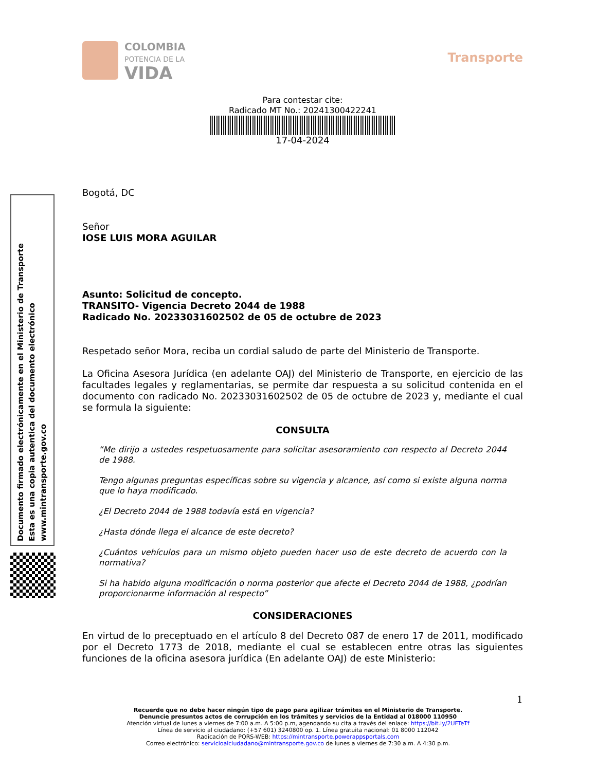Documento firmado electrónicamente en el Ministerio de Transporte
Esta es una copia autentica del documento electrónico
www.mintransporte.gov.co
COLOMBIA
POTENCIA DE LA
VIDA
Transporte
Para contestar cite:
Radicado MT No.: 20241300422241
17-04-2024
Bogotá, DC
Señor
IOSE LUIS MORA AGUILAR
Asunto: Solicitud de concepto.
TRANSITO- Vigencia Decreto 2044 de 1988
Radicado No. 20233031602502 de 05 de octubre de 2023
Respetado señor Mora, reciba un cordial saludo de parte del Ministerio de Transporte.
La Oficina Asesora Jurídica (en adelante OAJ) del Ministerio de Transporte, en ejercicio de las facultades legales y reglamentarias, se permite dar respuesta a su solicitud contenida en el documento con radicado No. 20233031602502 de 05 de octubre de 2023 y, mediante el cual se formula la siguiente:
CONSULTA
“Me dirijo a ustedes respetuosamente para solicitar asesoramiento con respecto al Decreto 2044 de 1988.
Tengo algunas preguntas específicas sobre su vigencia y alcance, así como si existe alguna norma que lo haya modificado.
¿El Decreto 2044 de 1988 todavía está en vigencia?
¿Hasta dónde llega el alcance de este decreto?
¿Cuántos vehículos para un mismo objeto pueden hacer uso de este decreto de acuerdo con la normativa?
Si ha habido alguna modificación o norma posterior que afecte el Decreto 2044 de 1988, ¿podrían proporcionarme información al respecto”
CONSIDERACIONES
En virtud de lo preceptuado en el artículo 8 del Decreto 087 de enero 17 de 2011, modificado por el Decreto 1773 de 2018, mediante el cual se establecen entre otras las siguientes funciones de la oficina asesora jurídica (En adelante OAJ) de este Ministerio:
1
Recuerde que no debe hacer ningún tipo de pago para agilizar trámites en el Ministerio de Transporte.
Denuncie presuntos actos de corrupción en los trámites y servicios de la Entidad al 018000 110950
Atención virtual de lunes a viernes de 7:00 a.m. A 5:00 p.m, agendando su cita a través del enlace: https://bit.ly/2UFTeTf
Línea de servicio al ciudadano: (+57 601) 3240800 op. 1. Línea gratuita nacional: 01 8000 112042
Radicación de PQRS-WEB: https://mintransporte.powerappsportals.com
Correo electrónico: servicioalciudadano@mintransporte.gov.co de lunes a viernes de 7:30 a.m. A 4:30 p.m.